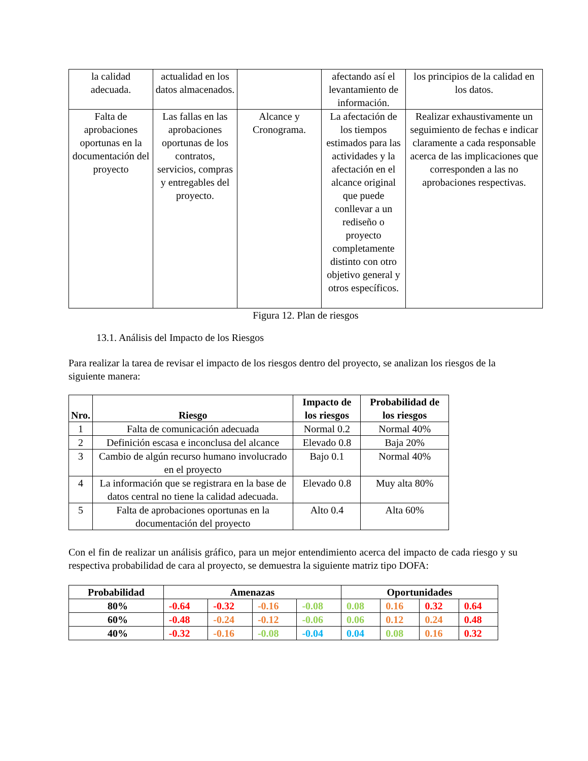| la calidad adecuada. | actualidad en los datos almacenados. | | afectando así el levantamiento de información. | los principios de la calidad en los datos. |
| Falta de aprobaciones oportunas en la documentación del proyecto | Las fallas en las aprobaciones oportunas de los contratos, servicios, compras y entregables del proyecto. | Alcance y Cronograma. | La afectación de los tiempos estimados para las actividades y la afectación en el alcance original que puede conllevar a un rediseño o proyecto completamente distinto con otro objetivo general y otros específicos. | Realizar exhaustivamente un seguimiento de fechas e indicar claramente a cada responsable acerca de las implicaciones que corresponden a las no aprobaciones respectivas. |
Figura 12. Plan de riesgos
13.1. Análisis del Impacto de los Riesgos
Para realizar la tarea de revisar el impacto de los riesgos dentro del proyecto, se analizan los riesgos de la siguiente manera:
| Nro. | Riesgo | Impacto de los riesgos | Probabilidad de los riesgos |
| --- | --- | --- | --- |
| 1 | Falta de comunicación adecuada | Normal 0.2 | Normal 40% |
| 2 | Definición escasa e inconclusa del alcance | Elevado 0.8 | Baja 20% |
| 3 | Cambio de algún recurso humano involucrado en el proyecto | Bajo 0.1 | Normal 40% |
| 4 | La información que se registrara en la base de datos central no tiene la calidad adecuada. | Elevado 0.8 | Muy alta 80% |
| 5 | Falta de aprobaciones oportunas en la documentación del proyecto | Alto 0.4 | Alta 60% |
Con el fin de realizar un análisis gráfico, para un mejor entendimiento acerca del impacto de cada riesgo y su respectiva probabilidad de cara al proyecto, se demuestra la siguiente matriz tipo DOFA:
| Probabilidad | Amenazas | | | | Oportunidades | | | |
| --- | --- | --- | --- | --- | --- | --- | --- | --- |
| 80% | -0.64 | -0.32 | -0.16 | -0.08 | 0.08 | 0.16 | 0.32 | 0.64 |
| 60% | -0.48 | -0.24 | -0.12 | -0.06 | 0.06 | 0.12 | 0.24 | 0.48 |
| 40% | -0.32 | -0.16 | -0.08 | -0.04 | 0.04 | 0.08 | 0.16 | 0.32 |